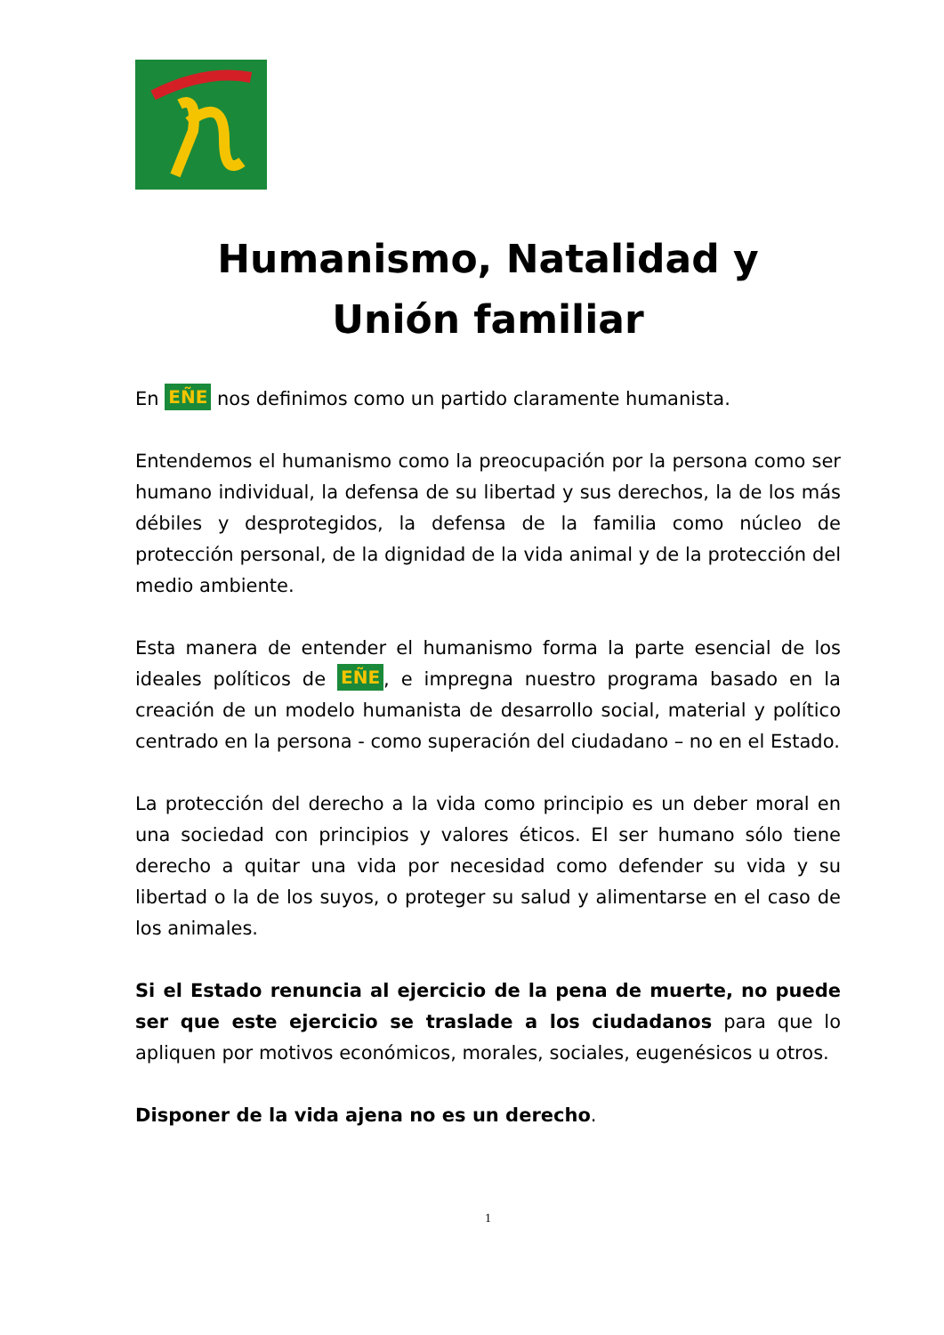Humanismo, Natalidad y
Unión familiar
En EÑE nos definimos como un partido claramente humanista.
Entendemos el humanismo como la preocupación por la persona como ser humano individual, la defensa de su libertad y sus derechos, la de los más débiles y desprotegidos, la defensa de la familia como núcleo de protección personal, de la dignidad de la vida animal y de la protección del medio ambiente.
Esta manera de entender el humanismo forma la parte esencial de los ideales políticos de EÑE, e impregna nuestro programa basado en la creación de un modelo humanista de desarrollo social, material y político centrado en la persona - como superación del ciudadano – no en el Estado.
La protección del derecho a la vida como principio es un deber moral en una sociedad con principios y valores éticos. El ser humano sólo tiene derecho a quitar una vida por necesidad como defender su vida y su libertad o la de los suyos, o proteger su salud y alimentarse en el caso de los animales.
Si el Estado renuncia al ejercicio de la pena de muerte, no puede ser que este ejercicio se traslade a los ciudadanos para que lo apliquen por motivos económicos, morales, sociales, eugenésicos u otros.
Disponer de la vida ajena no es un derecho.
1